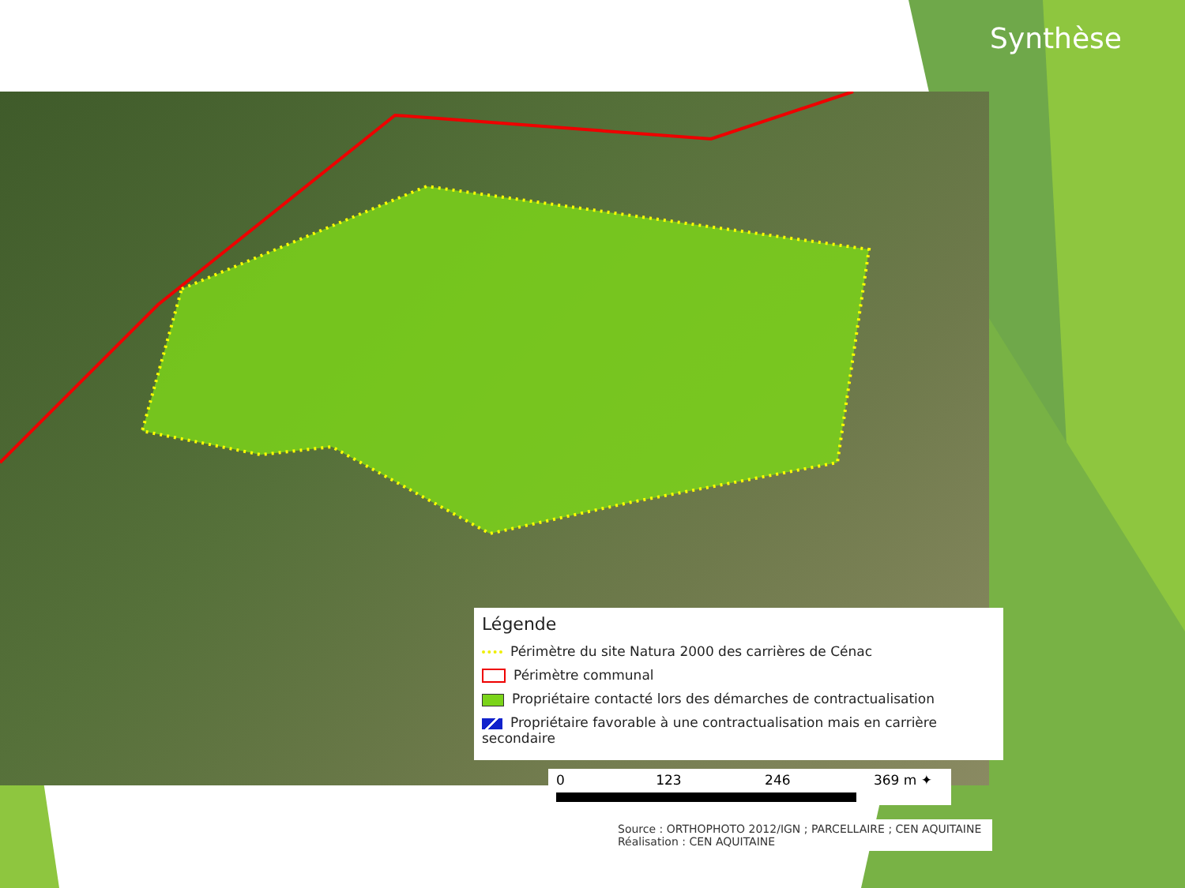Synthèse
Légende
Périmètre du site Natura 2000 des carrières de Cénac
Périmètre communal
Propriétaire contacté lors des démarches de contractualisation
Propriétaire favorable à une contractualisation mais en carrière secondaire
0 123 246 369 m ✦
Source : ORTHOPHOTO 2012/IGN ; PARCELLAIRE ; CEN AQUITAINE
Réalisation : CEN AQUITAINE